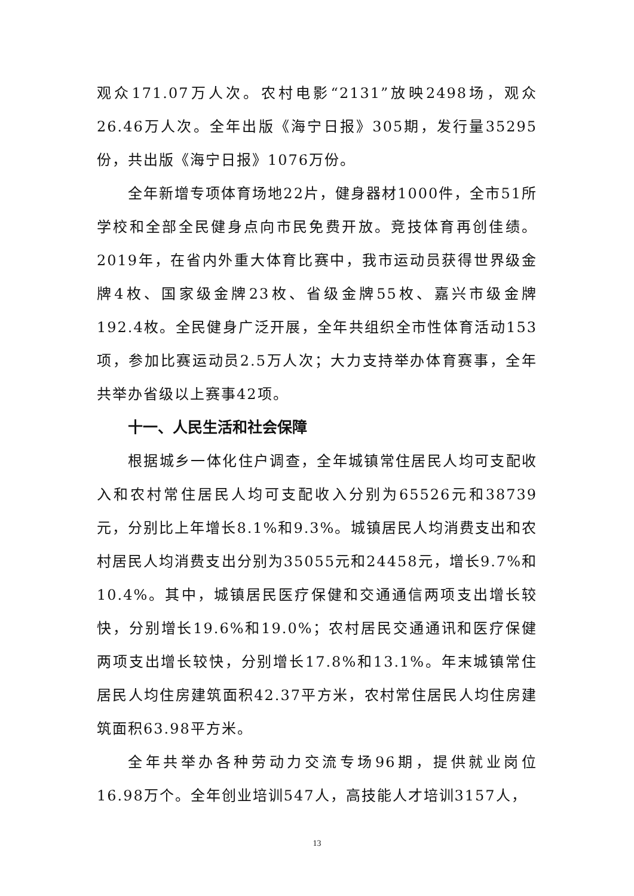观众171.07万人次。农村电影“2131”放映2498场，观众26.46万人次。全年出版《海宁日报》305期，发行量35295份，共出版《海宁日报》1076万份。
全年新增专项体育场地22片，健身器材1000件，全市51所学校和全部全民健身点向市民免费开放。竞技体育再创佳绩。2019年，在省内外重大体育比赛中，我市运动员获得世界级金牌4枚、国家级金牌23枚、省级金牌55枚、嘉兴市级金牌192.4枚。全民健身广泛开展，全年共组织全市性体育活动153项，参加比赛运动员2.5万人次；大力支持举办体育赛事，全年共举办省级以上赛事42项。
十一、人民生活和社会保障
根据城乡一体化住户调查，全年城镇常住居民人均可支配收入和农村常住居民人均可支配收入分别为65526元和38739元，分别比上年增长8.1%和9.3%。城镇居民人均消费支出和农村居民人均消费支出分别为35055元和24458元，增长9.7%和10.4%。其中，城镇居民医疗保健和交通通信两项支出增长较快，分别增长19.6%和19.0%；农村居民交通通讯和医疗保健两项支出增长较快，分别增长17.8%和13.1%。年末城镇常住居民人均住房建筑面积42.37平方米，农村常住居民人均住房建筑面积63.98平方米。
全年共举办各种劳动力交流专场96期，提供就业岗位16.98万个。全年创业培训547人，高技能人才培训3157人，
13